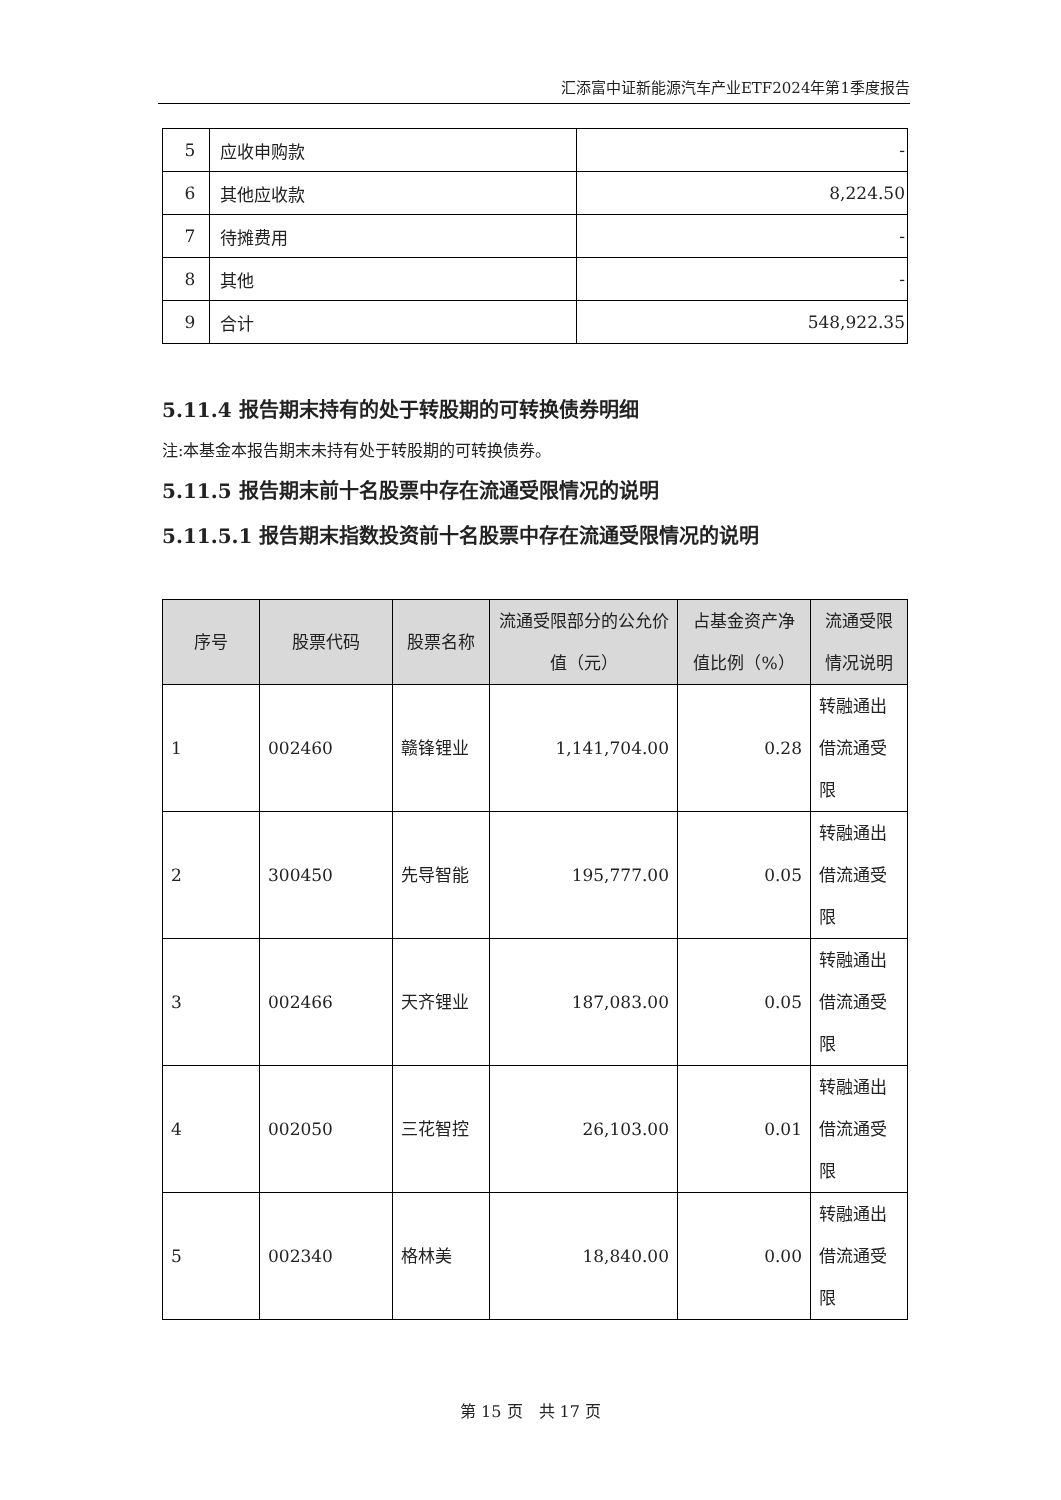汇添富中证新能源汽车产业ETF2024年第1季度报告
| 5 | 应收申购款 | - |
| 6 | 其他应收款 | 8,224.50 |
| 7 | 待摊费用 | - |
| 8 | 其他 | - |
| 9 | 合计 | 548,922.35 |
5.11.4 报告期末持有的处于转股期的可转换债券明细
注:本基金本报告期末未持有处于转股期的可转换债券。
5.11.5 报告期末前十名股票中存在流通受限情况的说明
5.11.5.1 报告期末指数投资前十名股票中存在流通受限情况的说明
| 序号 | 股票代码 | 股票名称 | 流通受限部分的公允价值（元） | 占基金资产净值比例（%） | 流通受限情况说明 |
| --- | --- | --- | --- | --- | --- |
| 1 | 002460 | 赣锋锂业 | 1,141,704.00 | 0.28 | 转融通出借流通受限 |
| 2 | 300450 | 先导智能 | 195,777.00 | 0.05 | 转融通出借流通受限 |
| 3 | 002466 | 天齐锂业 | 187,083.00 | 0.05 | 转融通出借流通受限 |
| 4 | 002050 | 三花智控 | 26,103.00 | 0.01 | 转融通出借流通受限 |
| 5 | 002340 | 格林美 | 18,840.00 | 0.00 | 转融通出借流通受限 |
第 15 页　共 17 页